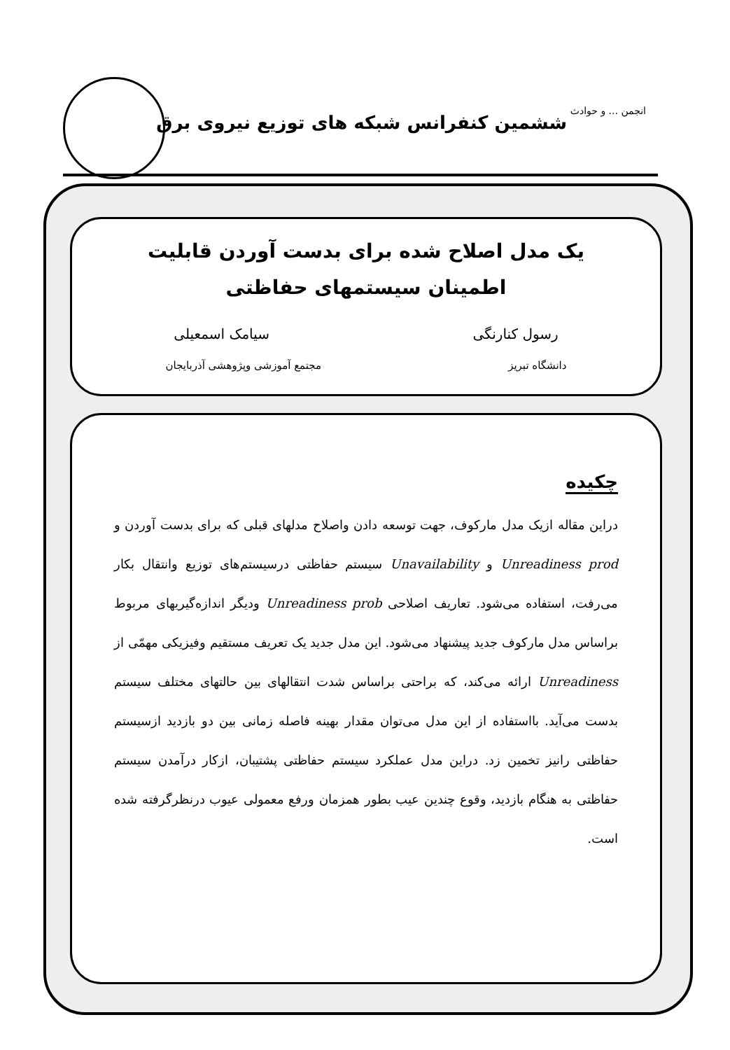ششمین کنفرانس شبکه های توزیع نیروی برق
انجمن ... و حوادث
یک مدل اصلاح شده برای بدست آوردن قابلیت
اطمینان سیستمهای حفاظتی
رسول کنارنگی سیامک اسمعیلی
دانشگاه تبریز مجتمع آموزشی وپژوهشی آذربایجان
چکیده
دراین مقاله ازیک مدل مارکوف، جهت توسعه دادن واصلاح مدلهای قبلی که برای بدست آوردن و Unreadiness prod و Unavailability سیستم حفاظتی درسیستم‌های توزیع وانتقال بکار می‌رفت، استفاده می‌شود. تعاریف اصلاحی Unreadiness prob ودیگر اندازه‌گیریهای مربوط براساس مدل مارکوف جدید پیشنهاد می‌شود. این مدل جدید یک تعریف مستقیم وفیزیکی مهمّی از Unreadiness ارائه می‌کند، که براحتی براساس شدت انتقالهای بین حالتهای مختلف سیستم بدست می‌آید. بااستفاده از این مدل می‌توان مقدار بهینه فاصله زمانی بین دو بازدید ازسیستم حفاظتی رانیز تخمین زد. دراین مدل عملکرد سیستم حفاظتی پشتیبان، ازکار درآمدن سیستم حفاظتی به هنگام بازدید، وقوع چندین عیب بطور همزمان ورفع معمولی عیوب درنظرگرفته شده است.